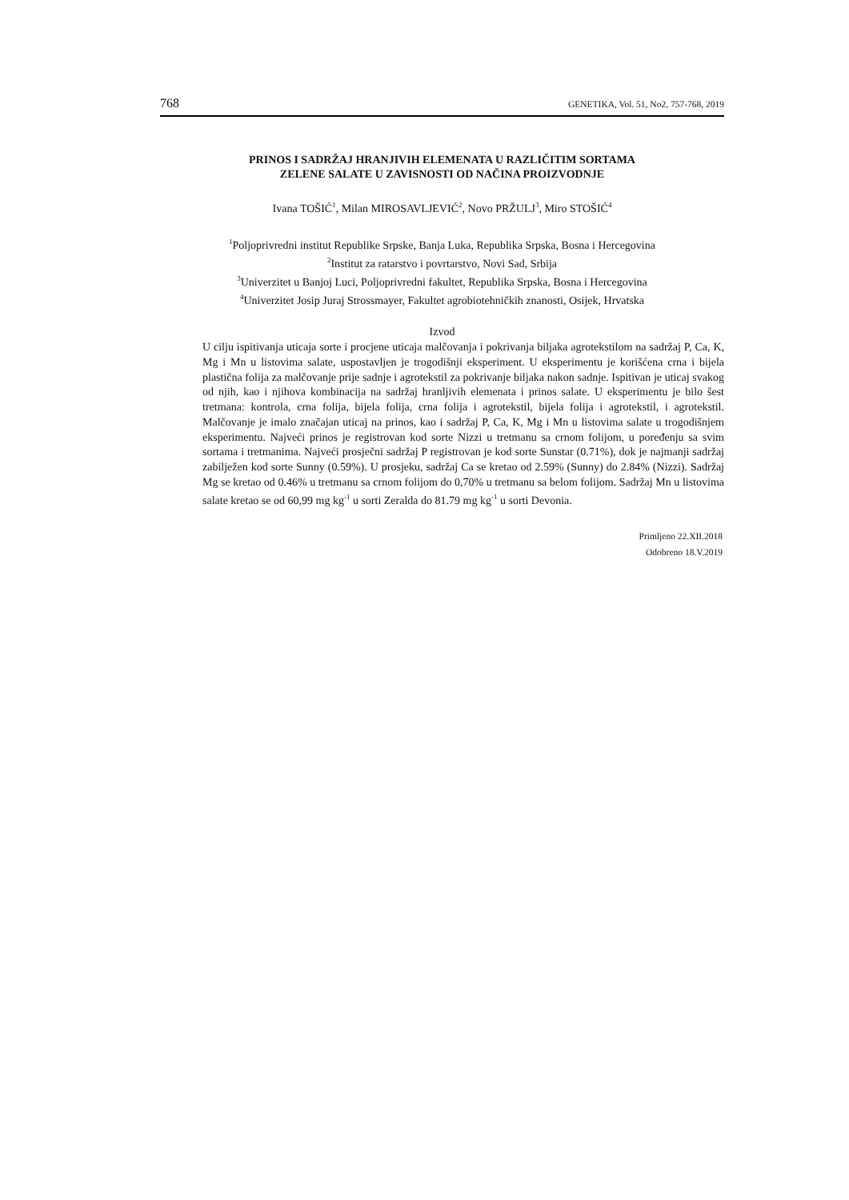768 GENETIKA, Vol. 51, No2, 757-768, 2019
PRINOS I SADRŽAJ HRANJIVIH ELEMENATA U RAZLIČITIM SORTAMA
ZELENE SALATE U ZAVISNOSTI OD NAČINA PROIZVODNJE
Ivana TOŠIĆ<sup>1</sup>, Milan MIROSAVLJEVIĆ<sup>2</sup>, Novo PRŽULJ<sup>3</sup>, Miro STOŠIĆ<sup>4</sup>
<sup>1</sup> Poljoprivredni institut Republike Srpske, Banja Luka, Republika Srpska, Bosna i Hercegovina
<sup>2</sup> Institut za ratarstvo i povrtarstvo, Novi Sad, Srbija
<sup>3</sup> Univerzitet u Banjoj Luci, Poljoprivredni fakultet, Republika Srpska, Bosna i Hercegovina
<sup>4</sup> Univerzitet Josip Juraj Strossmayer, Fakultet agrobiotehničkih znanosti, Osijek, Hrvatska
Izvod
U cilju ispitivanja uticaja sorte i procjene uticaja malčovanja i pokrivanja biljaka agrotekstilom na sadržaj P, Ca, K, Mg i Mn u listovima salate, uspostavljen je trogodišnji eksperiment. U eksperimentu je korišćena crna i bijela plastična folija za malčovanje prije sadnje i agrotekstil za pokrivanje biljaka nakon sadnje. Ispitivan je uticaj svakog od njih, kao i njihova kombinacija na sadržaj hranljivih elemenata i prinos salate. U eksperimentu je bilo šest tretmana: kontrola, crna folija, bijela folija, crna folija i agrotekstil, bijela folija i agrotekstil, i agrotekstil. Malčovanje je imalo značajan uticaj na prinos, kao i sadržaj P, Ca, K, Mg i Mn u listovima salate u trogodišnjem eksperimentu. Najveći prinos je registrovan kod sorte Nizzi u tretmanu sa crnom folijom, u poređenju sa svim sortama i tretmanima. Najveći prosječni sadržaj P registrovan je kod sorte Sunstar (0.71%), dok je najmanji sadržaj zabilježen kod sorte Sunny (0.59%). U prosjeku, sadržaj Ca se kretao od 2.59% (Sunny) do 2.84% (Nizzi). Sadržaj Mg se kretao od 0.46% u tretmanu sa crnom folijom do 0,70% u tretmanu sa belom folijom. Sadržaj Mn u listovima salate kretao se od 60,99 mg kg<sup>-1</sup> u sorti Zeralda do 81.79 mg kg<sup>-1</sup> u sorti Devonia.
Primljeno 22.XII.2018
Odobreno 18.V.2019